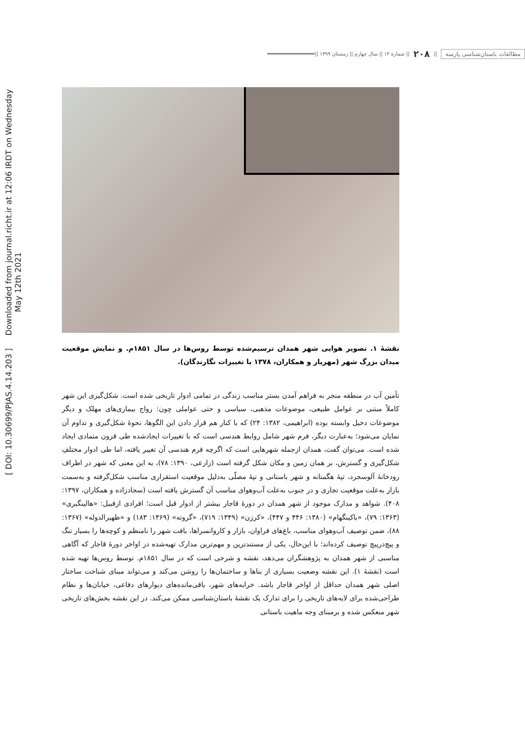[ DOI: 10.30699/PJAS.4.14.203 ] Downloaded from journal.richt.ir at 12:06 IRDT on Wednesday May 12th 2021
مطالعات باستان‌شناسی پارسه || ۲۰۸ || شمارۀ ۱۴ || سال چهارم || زمستان ۱۳۹۹ ||
نقشۀ ۱. تصویر هوایی شهر همدان ترسیم‌شده توسط روس‌ها در سال ۱۸۵۱م. و نمایش موقعیت میدان بزرگ شهر (مهریار و همکاران، ۱۳۷۸ با تغییرات نگارندگان).
تأمین آب در منطقه منجر به فراهم آمدن بستر مناسب زندگی در تمامی ادوار تاریخی شده است. شکل‌گیری این شهر کاملاً مبتنی بر عوامل طبیعی، موضوعات مذهبی، سیاسی و حتی عواملی چون: رواج بیماری‌های مهلک و دیگر موضوعات دخیل وابسته بوده (ابراهیمی، ۱۳۸۲: ۲۴) که با کنار هم قرار دادن این الگوها، نحوۀ شکل‌گیری و تداوم آن نمایان می‌شود؛ به‌عبارت دیگر، فرم شهر شامل روابط هندسی است که با تغییرات ایجادشده طی قرون متمادی ایجاد شده است. می‌توان گفت، همدان ازجمله شهرهایی است که اگرچه فرم هندسی آن تغییر یافته، اما طی ادوار مختلفِ شکل‌گیری و گسترش، بر همان زمین و مکان شکل گرفته است (زارعی، ۱۳۹۰: ۷۸)، به این معنی که شهر در اطراف رودخانۀ آلوسجرد، تپۀ هگمتانه و شهر باستانی و تپۀ مصلّی به‌دلیل موقعیت استقراری مناسب شکل‌گرفته و به‌سمت بازار به‌علت موقعیت تجاری و در جنوب به‌علت آب‌وهوای مناسب آن گسترش یافته است (سجادزاده و همکاران، ۱۳۹۷: ۴۰۸). شواهد و مدارک موجود از شهر همدان در دورۀ قاجار بیشتر از ادوار قبل است؛ افرادی ازقبیل: «هالینگبری» (۱۳۶۳: ۷۹)، «باکینگهام» (۱۳۸۰: ۴۴۶ و ۴۴۷)، «کرزن» (۱۳۴۹: ۷۱۹)، «گروته» (۱۳۶۹: ۱۸۳) و «ظهیرالدوله» (۱۳۶۷: ۸۸)، ضمن توصیف آب‌وهوای مناسب، باغ‌های فراوان، بازار و کاروانسراها، بافت شهر را نامنظم و کوچه‌ها را بسیار تنگ و پیچ‌درپیچ توصیف کرده‌اند؛ با این‌حال، یکی از مستندترین و مهم‌ترین مدارک تهیه‌شده در اواخر دورۀ قاجار که آگاهی مناسبی از شهر همدان به پژوهشگران می‌دهد، نقشه و شرحی است که در سال ۱۸۵۱م. توسط روس‌ها تهیه شده است (نقشۀ ۱). این نقشه وضعیت بسیاری از بناها و ساختمان‌ها را روشن می‌کند و می‌تواند مبنای شناخت ساختار اصلی شهر همدان حداقل از اواخر قاجار باشد. خرابه‌های شهر، باقی‌مانده‌های دیوارهای دفاعی، خیابان‌ها و نظام طراحی‌شده برای لایه‌های تاریخی را برای تدارک یک نقشۀ باستان‌شناسی ممکن می‌کند. در این نقشه بخش‌های تاریخی شهر منعکس شده و برمبنای وجه ماهیت باستانی